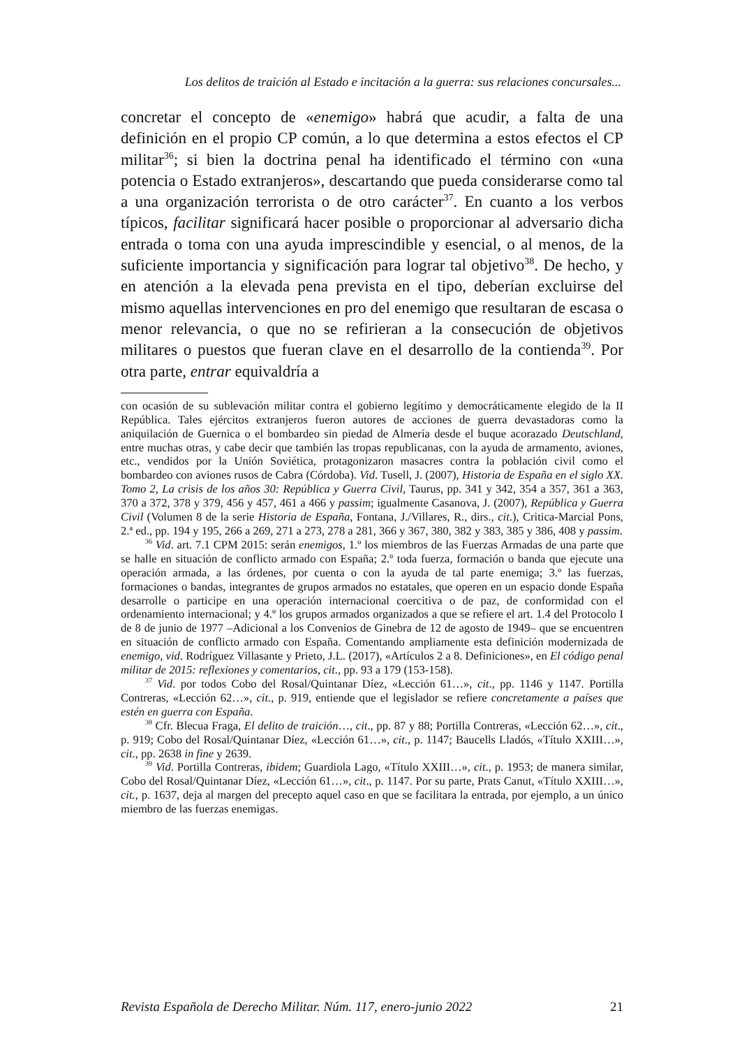Los delitos de traición al Estado e incitación a la guerra: sus relaciones concursales...
concretar el concepto de «enemigo» habrá que acudir, a falta de una definición en el propio CP común, a lo que determina a estos efectos el CP militar<sup>36</sup>; si bien la doctrina penal ha identificado el término con «una potencia o Estado extranjeros», descartando que pueda considerarse como tal a una organización terrorista o de otro carácter<sup>37</sup>. En cuanto a los verbos típicos, facilitar significará hacer posible o proporcionar al adversario dicha entrada o toma con una ayuda imprescindible y esencial, o al menos, de la suficiente importancia y significación para lograr tal objetivo<sup>38</sup>. De hecho, y en atención a la elevada pena prevista en el tipo, deberían excluirse del mismo aquellas intervenciones en pro del enemigo que resultaran de escasa o menor relevancia, o que no se refirieran a la consecución de objetivos militares o puestos que fueran clave en el desarrollo de la contienda<sup>39</sup>. Por otra parte, entrar equivaldría a
con ocasión de su sublevación militar contra el gobierno legítimo y democráticamente elegido de la II República. Tales ejércitos extranjeros fueron autores de acciones de guerra devastadoras como la aniquilación de Guernica o el bombardeo sin piedad de Almería desde el buque acorazado Deutschland, entre muchas otras, y cabe decir que también las tropas republicanas, con la ayuda de armamento, aviones, etc., vendidos por la Unión Soviética, protagonizaron masacres contra la población civil como el bombardeo con aviones rusos de Cabra (Córdoba). Vid. Tusell, J. (2007), Historia de España en el siglo XX. Tomo 2, La crisis de los años 30: República y Guerra Civil, Taurus, pp. 341 y 342, 354 a 357, 361 a 363, 370 a 372, 378 y 379, 456 y 457, 461 a 466 y passim; igualmente Casanova, J. (2007), República y Guerra Civil (Volumen 8 de la serie Historia de España, Fontana, J./Villares, R., dirs., cit.), Critica-Marcial Pons, 2.ª ed., pp. 194 y 195, 266 a 269, 271 a 273, 278 a 281, 366 y 367, 380, 382 y 383, 385 y 386, 408 y passim.
<sup>36</sup> Vid. art. 7.1 CPM 2015: serán enemigos, 1.º los miembros de las Fuerzas Armadas de una parte que se halle en situación de conflicto armado con España; 2.º toda fuerza, formación o banda que ejecute una operación armada, a las órdenes, por cuenta o con la ayuda de tal parte enemiga; 3.º las fuerzas, formaciones o bandas, integrantes de grupos armados no estatales, que operen en un espacio donde España desarrolle o participe en una operación internacional coercitiva o de paz, de conformidad con el ordenamiento internacional; y 4.º los grupos armados organizados a que se refiere el art. 1.4 del Protocolo I de 8 de junio de 1977 –Adicional a los Convenios de Ginebra de 12 de agosto de 1949– que se encuentren en situación de conflicto armado con España. Comentando ampliamente esta definición modernizada de enemigo, vid. Rodríguez Villasante y Prieto, J.L. (2017), «Artículos 2 a 8. Definiciones», en El código penal militar de 2015: reflexiones y comentarios, cit., pp. 93 a 179 (153-158).
<sup>37</sup> Vid. por todos Cobo del Rosal/Quintanar Díez, «Lección 61…», cit., pp. 1146 y 1147. Portilla Contreras, «Lección 62…», cit., p. 919, entiende que el legislador se refiere concretamente a países que estén en guerra con España.
<sup>38</sup> Cfr. Blecua Fraga, El delito de traición…, cit., pp. 87 y 88; Portilla Contreras, «Lección 62…», cit., p. 919; Cobo del Rosal/Quintanar Díez, «Lección 61…», cit., p. 1147; Baucells Lladós, «Título XXIII…», cit., pp. 2638 in fine y 2639.
<sup>39</sup> Vid. Portilla Contreras, ibidem; Guardiola Lago, «Título XXIII…», cit., p. 1953; de manera similar, Cobo del Rosal/Quintanar Díez, «Lección 61…», cit., p. 1147. Por su parte, Prats Canut, «Título XXIII…», cit., p. 1637, deja al margen del precepto aquel caso en que se facilitara la entrada, por ejemplo, a un único miembro de las fuerzas enemigas.
Revista Española de Derecho Militar. Núm. 117, enero-junio 2022 21